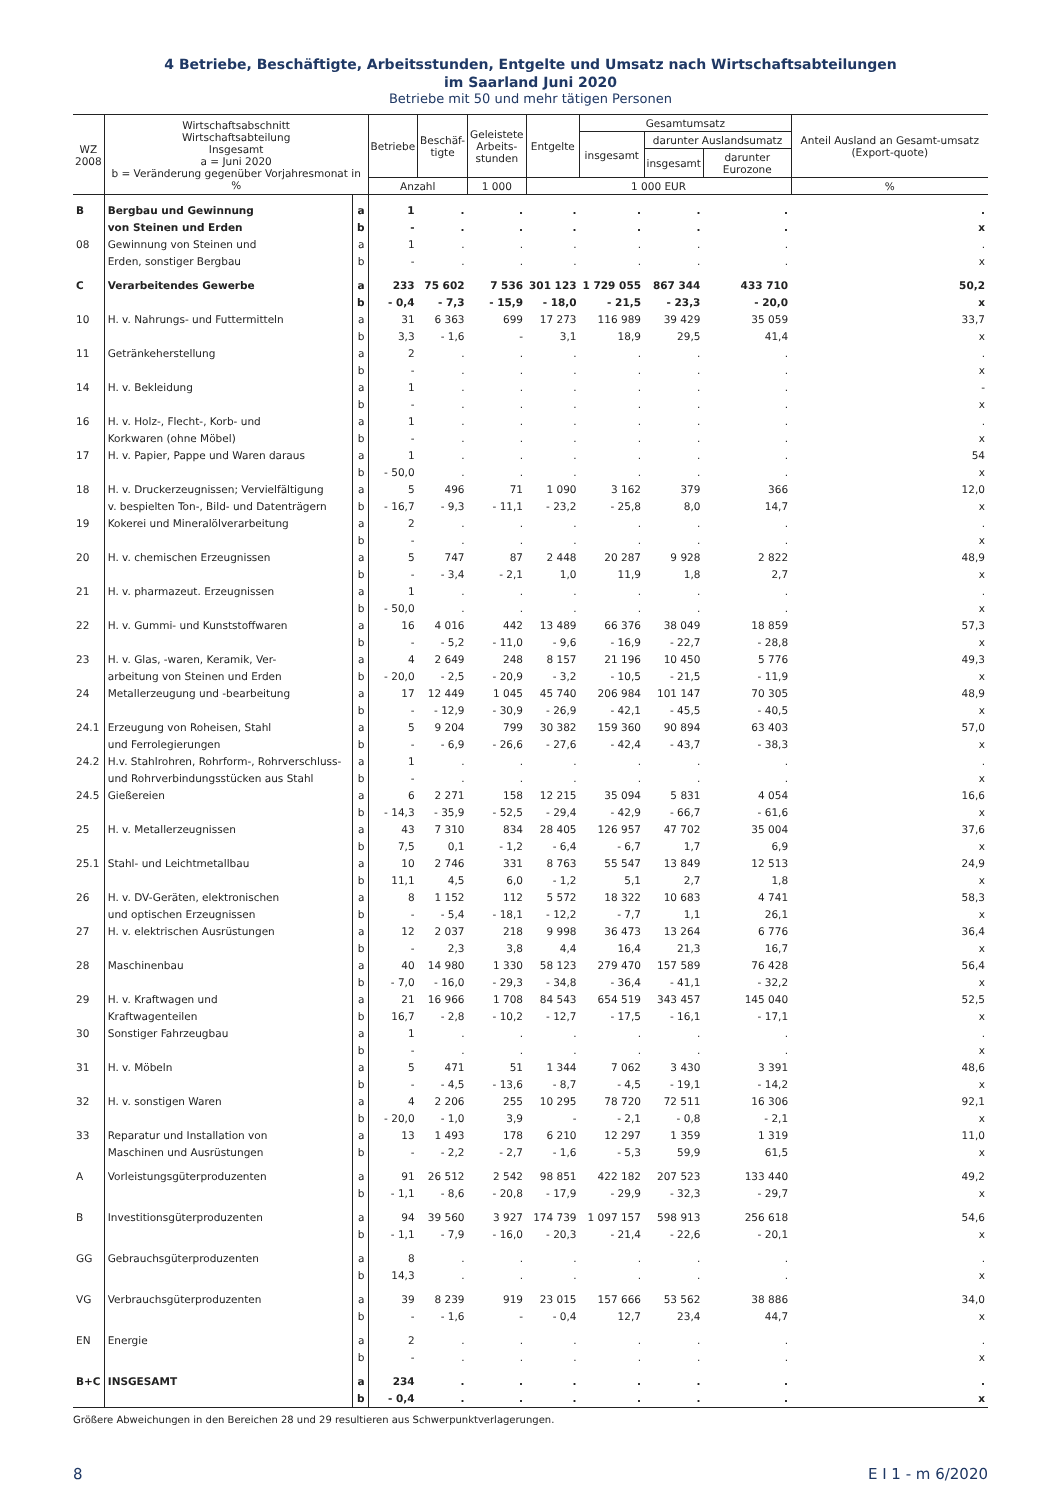4 Betriebe, Beschäftigte, Arbeitsstunden, Entgelte und Umsatz nach Wirtschaftsabteilungen
im Saarland Juni 2020
Betriebe mit 50 und mehr tätigen Personen
| WZ 2008 | Wirtschaftsabschnitt Wirtschaftsabteilung Insgesamt a = Juni 2020 b = Veränderung gegenüber Vorjahresmonat in % | | Betriebe | Beschäf- tigte | Geleistete Arbeits- stunden | Entgelte | Gesamtumsatz | | | Anteil Ausland an Gesamt-umsatz (Export-quote) |
| --- | --- | --- | --- | --- | --- | --- | --- | --- | --- | --- |
| | | | | | | | insgesamt | darunter Auslandsumatz | | |
| | | | | | | | | insgesamt | darunter Eurozone | |
| | | | Anzahl | | 1 000 | 1 000 EUR | | | | % |
| B | Bergbau und Gewinnung | a | 1 | . | . | . | . | . | . | . |
| | von Steinen und Erden | b | - | . | . | . | . | . | . | x |
| 08 | Gewinnung von Steinen und | a | 1 | . | . | . | . | . | . | . |
| | Erden, sonstiger Bergbau | b | - | . | . | . | . | . | . | x |
| C | Verarbeitendes Gewerbe | a | 233 | 75 602 | 7 536 | 301 123 | 1 729 055 | 867 344 | 433 710 | 50,2 |
| | | b | - 0,4 | - 7,3 | - 15,9 | - 18,0 | - 21,5 | - 23,3 | - 20,0 | x |
| 10 | H. v. Nahrungs- und Futtermitteln | a | 31 | 6 363 | 699 | 17 273 | 116 989 | 39 429 | 35 059 | 33,7 |
| | | b | 3,3 | - 1,6 | - | 3,1 | 18,9 | 29,5 | 41,4 | x |
| 11 | Getränkeherstellung | a | 2 | . | . | . | . | . | . | . |
| | | b | - | . | . | . | . | . | . | x |
| 14 | H. v. Bekleidung | a | 1 | . | . | . | . | . | . | - |
| | | b | - | . | . | . | . | . | . | x |
| 16 | H. v. Holz-, Flecht-, Korb- und | a | 1 | . | . | . | . | . | . | . |
| | Korkwaren (ohne Möbel) | b | - | . | . | . | . | . | . | x |
| 17 | H. v. Papier, Pappe und Waren daraus | a | 1 | . | . | . | . | . | . | 54 |
| | | b | - 50,0 | . | . | . | . | . | . | x |
| 18 | H. v. Druckerzeugnissen; Vervielfältigung | a | 5 | 496 | 71 | 1 090 | 3 162 | 379 | 366 | 12,0 |
| | v. bespielten Ton-, Bild- und Datenträgern | b | - 16,7 | - 9,3 | - 11,1 | - 23,2 | - 25,8 | 8,0 | 14,7 | x |
| 19 | Kokerei und Mineralölverarbeitung | a | 2 | . | . | . | . | . | . | . |
| | | b | - | . | . | . | . | . | . | x |
| 20 | H. v. chemischen Erzeugnissen | a | 5 | 747 | 87 | 2 448 | 20 287 | 9 928 | 2 822 | 48,9 |
| | | b | - | - 3,4 | - 2,1 | 1,0 | 11,9 | 1,8 | 2,7 | x |
| 21 | H. v. pharmazeut. Erzeugnissen | a | 1 | . | . | . | . | . | . | . |
| | | b | - 50,0 | . | . | . | . | . | . | x |
| 22 | H. v. Gummi- und Kunststoffwaren | a | 16 | 4 016 | 442 | 13 489 | 66 376 | 38 049 | 18 859 | 57,3 |
| | | b | - | - 5,2 | - 11,0 | - 9,6 | - 16,9 | - 22,7 | - 28,8 | x |
| 23 | H. v. Glas, -waren, Keramik, Ver- | a | 4 | 2 649 | 248 | 8 157 | 21 196 | 10 450 | 5 776 | 49,3 |
| | arbeitung von Steinen und Erden | b | - 20,0 | - 2,5 | - 20,9 | - 3,2 | - 10,5 | - 21,5 | - 11,9 | x |
| 24 | Metallerzeugung und -bearbeitung | a | 17 | 12 449 | 1 045 | 45 740 | 206 984 | 101 147 | 70 305 | 48,9 |
| | | b | - | - 12,9 | - 30,9 | - 26,9 | - 42,1 | - 45,5 | - 40,5 | x |
| 24.1 | Erzeugung von Roheisen, Stahl | a | 5 | 9 204 | 799 | 30 382 | 159 360 | 90 894 | 63 403 | 57,0 |
| | und Ferrolegierungen | b | - | - 6,9 | - 26,6 | - 27,6 | - 42,4 | - 43,7 | - 38,3 | x |
| 24.2 | H.v. Stahlrohren, Rohrform-, Rohrverschluss- | a | 1 | . | . | . | . | . | . | . |
| | und Rohrverbindungsstücken aus Stahl | b | - | . | . | . | . | . | . | x |
| 24.5 | Gießereien | a | 6 | 2 271 | 158 | 12 215 | 35 094 | 5 831 | 4 054 | 16,6 |
| | | b | - 14,3 | - 35,9 | - 52,5 | - 29,4 | - 42,9 | - 66,7 | - 61,6 | x |
| 25 | H. v. Metallerzeugnissen | a | 43 | 7 310 | 834 | 28 405 | 126 957 | 47 702 | 35 004 | 37,6 |
| | | b | 7,5 | 0,1 | - 1,2 | - 6,4 | - 6,7 | 1,7 | 6,9 | x |
| 25.1 | Stahl- und Leichtmetallbau | a | 10 | 2 746 | 331 | 8 763 | 55 547 | 13 849 | 12 513 | 24,9 |
| | | b | 11,1 | 4,5 | 6,0 | - 1,2 | 5,1 | 2,7 | 1,8 | x |
| 26 | H. v. DV-Geräten, elektronischen | a | 8 | 1 152 | 112 | 5 572 | 18 322 | 10 683 | 4 741 | 58,3 |
| | und optischen Erzeugnissen | b | - | - 5,4 | - 18,1 | - 12,2 | - 7,7 | 1,1 | 26,1 | x |
| 27 | H. v. elektrischen Ausrüstungen | a | 12 | 2 037 | 218 | 9 998 | 36 473 | 13 264 | 6 776 | 36,4 |
| | | b | - | 2,3 | 3,8 | 4,4 | 16,4 | 21,3 | 16,7 | x |
| 28 | Maschinenbau | a | 40 | 14 980 | 1 330 | 58 123 | 279 470 | 157 589 | 76 428 | 56,4 |
| | | b | - 7,0 | - 16,0 | - 29,3 | - 34,8 | - 36,4 | - 41,1 | - 32,2 | x |
| 29 | H. v. Kraftwagen und | a | 21 | 16 966 | 1 708 | 84 543 | 654 519 | 343 457 | 145 040 | 52,5 |
| | Kraftwagenteilen | b | 16,7 | - 2,8 | - 10,2 | - 12,7 | - 17,5 | - 16,1 | - 17,1 | x |
| 30 | Sonstiger Fahrzeugbau | a | 1 | . | . | . | . | . | . | . |
| | | b | - | . | . | . | . | . | . | x |
| 31 | H. v. Möbeln | a | 5 | 471 | 51 | 1 344 | 7 062 | 3 430 | 3 391 | 48,6 |
| | | b | - | - 4,5 | - 13,6 | - 8,7 | - 4,5 | - 19,1 | - 14,2 | x |
| 32 | H. v. sonstigen Waren | a | 4 | 2 206 | 255 | 10 295 | 78 720 | 72 511 | 16 306 | 92,1 |
| | | b | - 20,0 | - 1,0 | 3,9 | - | - 2,1 | - 0,8 | - 2,1 | x |
| 33 | Reparatur und Installation von | a | 13 | 1 493 | 178 | 6 210 | 12 297 | 1 359 | 1 319 | 11,0 |
| | Maschinen und Ausrüstungen | b | - | - 2,2 | - 2,7 | - 1,6 | - 5,3 | 59,9 | 61,5 | x |
| A | Vorleistungsgüterproduzenten | a | 91 | 26 512 | 2 542 | 98 851 | 422 182 | 207 523 | 133 440 | 49,2 |
| | | b | - 1,1 | - 8,6 | - 20,8 | - 17,9 | - 29,9 | - 32,3 | - 29,7 | x |
| B | Investitionsgüterproduzenten | a | 94 | 39 560 | 3 927 | 174 739 | 1 097 157 | 598 913 | 256 618 | 54,6 |
| | | b | - 1,1 | - 7,9 | - 16,0 | - 20,3 | - 21,4 | - 22,6 | - 20,1 | x |
| GG | Gebrauchsgüterproduzenten | a | 8 | . | . | . | . | . | . | . |
| | | b | 14,3 | . | . | . | . | . | . | x |
| VG | Verbrauchsgüterproduzenten | a | 39 | 8 239 | 919 | 23 015 | 157 666 | 53 562 | 38 886 | 34,0 |
| | | b | - | - 1,6 | - | - 0,4 | 12,7 | 23,4 | 44,7 | x |
| EN | Energie | a | 2 | . | . | . | . | . | . | . |
| | | b | - | . | . | . | . | . | . | x |
| B+C | INSGESAMT | a | 234 | . | . | . | . | . | . | . |
| | | b | - 0,4 | . | . | . | . | . | . | x |
Größere Abweichungen in den Bereichen 28 und 29 resultieren aus Schwerpunktverlagerungen.
8 E I 1 - m 6/2020